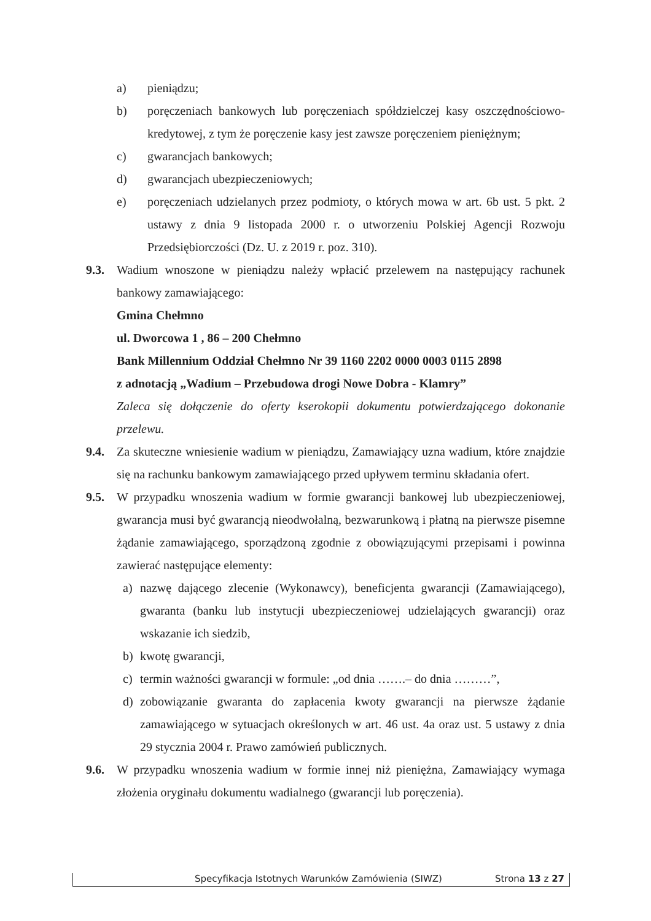a) pieniądzu;
b) poręczeniach bankowych lub poręczeniach spółdzielczej kasy oszczędnościowo-kredytowej, z tym że poręczenie kasy jest zawsze poręczeniem pieniężnym;
c) gwarancjach bankowych;
d) gwarancjach ubezpieczeniowych;
e) poręczeniach udzielanych przez podmioty, o których mowa w art. 6b ust. 5 pkt. 2 ustawy z dnia 9 listopada 2000 r. o utworzeniu Polskiej Agencji Rozwoju Przedsiębiorczości (Dz. U. z 2019 r. poz. 310).
9.3. Wadium wnoszone w pieniądzu należy wpłacić przelewem na następujący rachunek bankowy zamawiającego:
Gmina Chełmno
ul. Dworcowa 1 , 86 – 200 Chełmno
Bank Millennium Oddział Chełmno Nr 39 1160 2202 0000 0003 0115 2898
z adnotacją „Wadium – Przebudowa drogi Nowe Dobra - Klamry”
Zaleca się dołączenie do oferty kserokopii dokumentu potwierdzającego dokonanie przelewu.
9.4. Za skuteczne wniesienie wadium w pieniądzu, Zamawiający uzna wadium, które znajdzie się na rachunku bankowym zamawiającego przed upływem terminu składania ofert.
9.5. W przypadku wnoszenia wadium w formie gwarancji bankowej lub ubezpieczeniowej, gwarancja musi być gwarancją nieodwołalną, bezwarunkową i płatną na pierwsze pisemne żądanie zamawiającego, sporządzoną zgodnie z obowiązującymi przepisami i powinna zawierać następujące elementy:
a) nazwę dającego zlecenie (Wykonawcy), beneficjenta gwarancji (Zamawiającego), gwaranta (banku lub instytucji ubezpieczeniowej udzielających gwarancji) oraz wskazanie ich siedzib,
b) kwotę gwarancji,
c) termin ważności gwarancji w formule: „od dnia …….– do dnia ………”,
d) zobowiązanie gwaranta do zapłacenia kwoty gwarancji na pierwsze żądanie zamawiającego w sytuacjach określonych w art. 46 ust. 4a oraz ust. 5 ustawy z dnia 29 stycznia 2004 r. Prawo zamówień publicznych.
9.6. W przypadku wnoszenia wadium w formie innej niż pieniężna, Zamawiający wymaga złożenia oryginału dokumentu wadialnego (gwarancji lub poręczenia).
Specyfikacja Istotnych Warunków Zamówienia (SIWZ) Strona 13 z 27